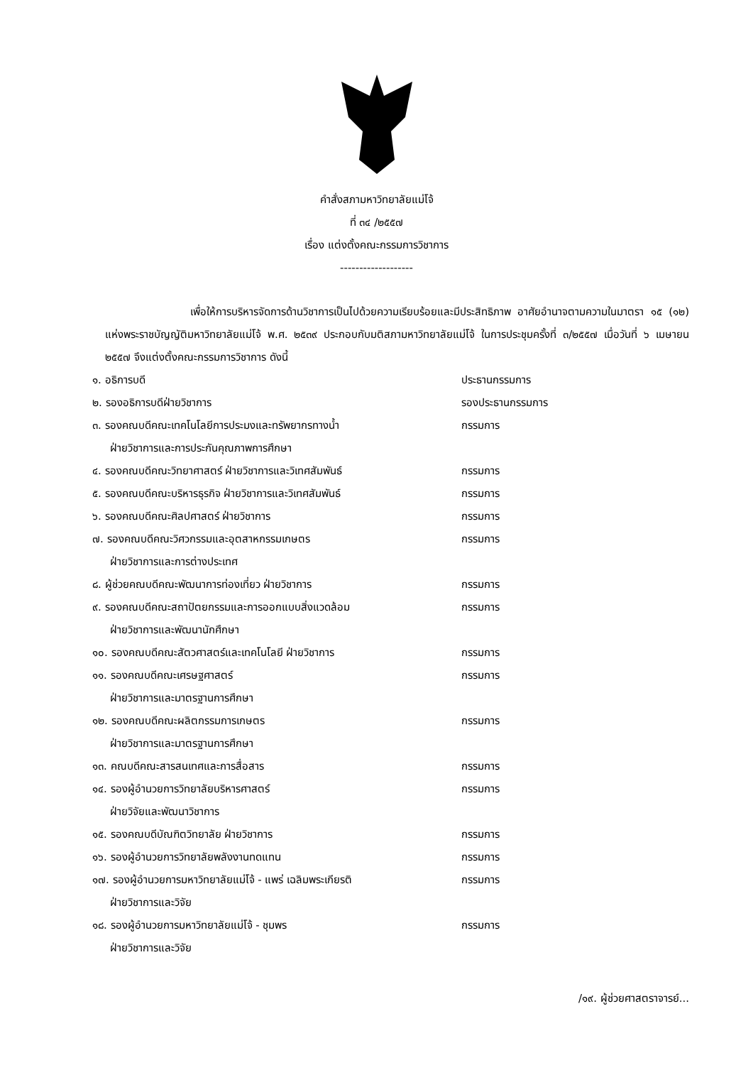คำสั่งสภามหาวิทยาลัยแม่โจ้
ที่ ๓๔ /๒๕๕๗
เรื่อง แต่งตั้งคณะกรรมการวิชาการ
-------------------
เพื่อให้การบริหารจัดการด้านวิชาการเป็นไปด้วยความเรียบร้อยและมีประสิทธิภาพ อาศัยอำนาจตามความในมาตรา ๑๕ (๑๒) แห่งพระราชบัญญัติมหาวิทยาลัยแม่โจ้ พ.ศ. ๒๕๓๙ ประกอบกับมติสภามหาวิทยาลัยแม่โจ้ ในการประชุมครั้งที่ ๓/๒๕๕๗ เมื่อวันที่ ๖ เมษายน ๒๕๕๗ จึงแต่งตั้งคณะกรรมการวิชาการ ดังนี้
| ๑. อธิการบดี | ประธานกรรมการ |
| ๒. รองอธิการบดีฝ่ายวิชาการ | รองประธานกรรมการ |
| ๓. รองคณบดีคณะเทคโนโลยีการประมงและทรัพยากรทางน้ำ ฝ่ายวิชาการและการประกันคุณภาพการศึกษา | กรรมการ |
| ๔. รองคณบดีคณะวิทยาศาสตร์ ฝ่ายวิชาการและวิเทศสัมพันธ์ | กรรมการ |
| ๕. รองคณบดีคณะบริหารธุรกิจ ฝ่ายวิชาการและวิเทศสัมพันธ์ | กรรมการ |
| ๖. รองคณบดีคณะศิลปศาสตร์ ฝ่ายวิชาการ | กรรมการ |
| ๗. รองคณบดีคณะวิศวกรรมและอุตสาหกรรมเกษตร ฝ่ายวิชาการและการต่างประเทศ | กรรมการ |
| ๘. ผู้ช่วยคณบดีคณะพัฒนาการท่องเที่ยว ฝ่ายวิชาการ | กรรมการ |
| ๙. รองคณบดีคณะสถาปัตยกรรมและการออกแบบสิ่งแวดล้อม ฝ่ายวิชาการและพัฒนานักศึกษา | กรรมการ |
| ๑๐. รองคณบดีคณะสัตวศาสตร์และเทคโนโลยี ฝ่ายวิชาการ | กรรมการ |
| ๑๑. รองคณบดีคณะเศรษฐศาสตร์ ฝ่ายวิชาการและมาตรฐานการศึกษา | กรรมการ |
| ๑๒. รองคณบดีคณะผลิตกรรมการเกษตร ฝ่ายวิชาการและมาตรฐานการศึกษา | กรรมการ |
| ๑๓. คณบดีคณะสารสนเทศและการสื่อสาร | กรรมการ |
| ๑๔. รองผู้อำนวยการวิทยาลัยบริหารศาสตร์ ฝ่ายวิจัยและพัฒนาวิชาการ | กรรมการ |
| ๑๕. รองคณบดีบัณฑิตวิทยาลัย ฝ่ายวิชาการ | กรรมการ |
| ๑๖. รองผู้อำนวยการวิทยาลัยพลังงานทดแทน | กรรมการ |
| ๑๗. รองผู้อำนวยการมหาวิทยาลัยแม่โจ้ - แพร่ เฉลิมพระเกียรติ ฝ่ายวิชาการและวิจัย | กรรมการ |
| ๑๘. รองผู้อำนวยการมหาวิทยาลัยแม่โจ้ - ชุมพร ฝ่ายวิชาการและวิจัย | กรรมการ |
/๑๙. ผู้ช่วยศาสตราจารย์...